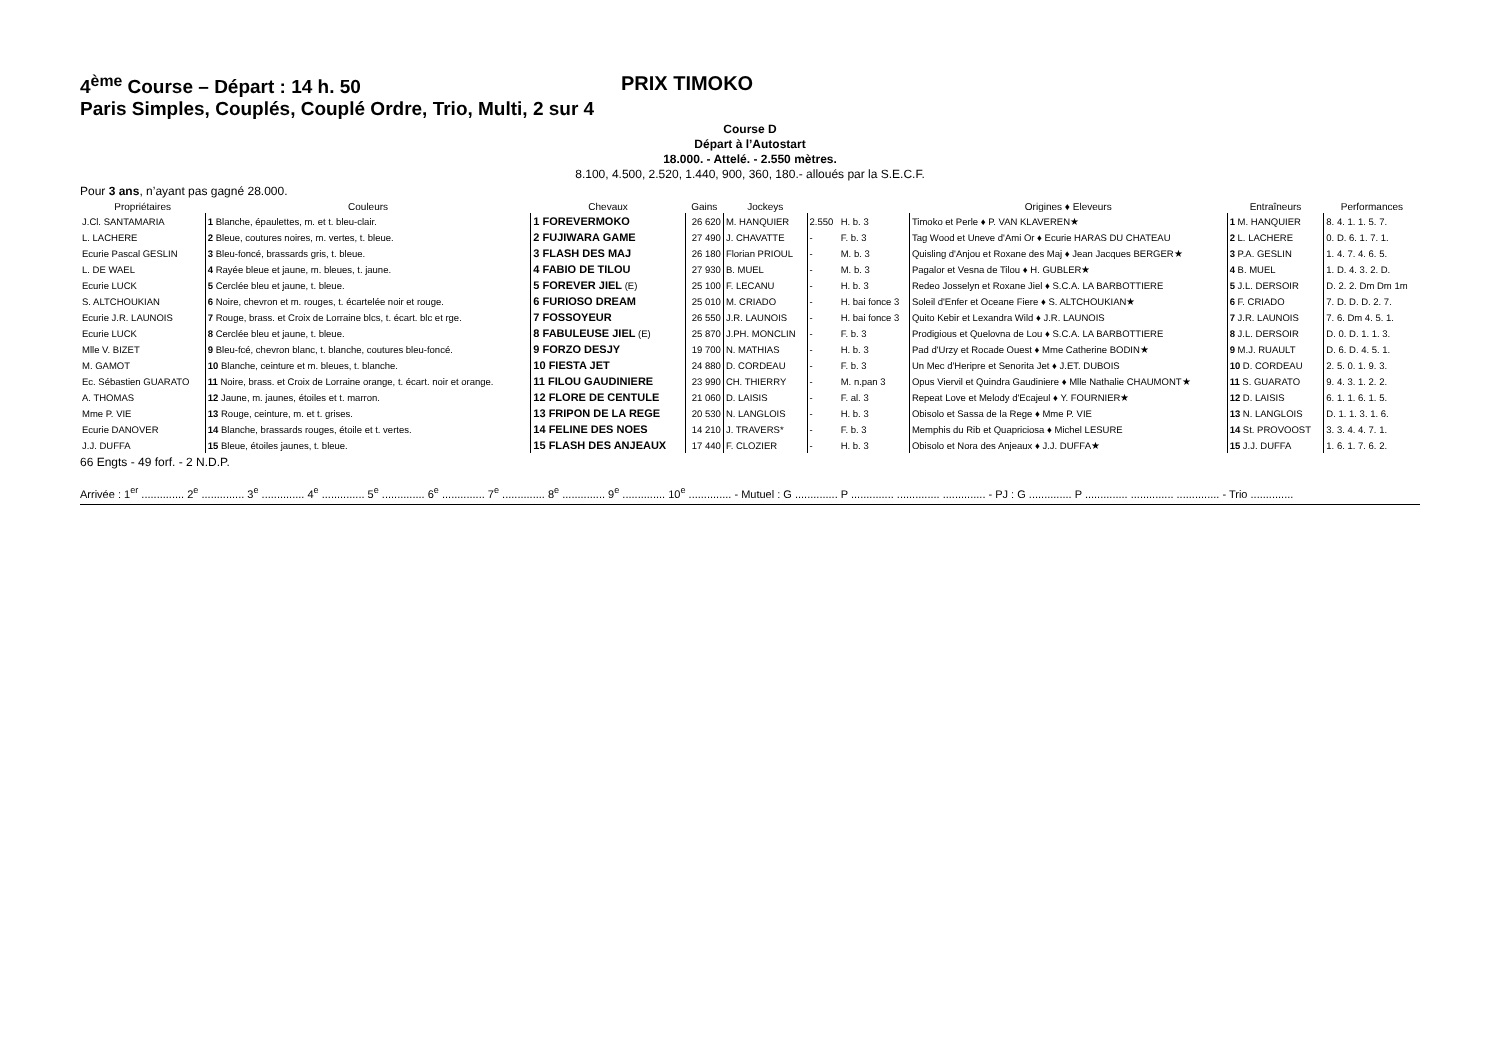4<sup>ème</sup> Course – Départ : 14 h. 50 PRIX TIMOKO
Paris Simples, Couplés, Couplé Ordre, Trio, Multi, 2 sur 4
Course D
Départ à l’Autostart
18.000. - Attelé. - 2.550 mètres.
8.100, 4.500, 2.520, 1.440, 900, 360, 180.- alloués par la S.E.C.F.
Pour 3 ans, n’ayant pas gagné 28.000.
| Propriétaires | Couleurs | Chevaux | Gains | Jockeys | | | Origines ♦ Eleveurs | Entraîneurs | Performances |
| --- | --- | --- | --- | --- | --- | --- | --- | --- | --- |
| J.Cl. SANTAMARIA | 1 Blanche, épaulettes, m. et t. bleu-clair. | 1 FOREVERMOKO | 26 620 | M. HANQUIER | 2.550 | H. b. 3 | Timoko et Perle ♦ P. VAN KLAVEREN★ | 1 M. HANQUIER | 8. 4. 1. 1. 5. 7. |
| L. LACHERE | 2 Bleue, coutures noires, m. vertes, t. bleue. | 2 FUJIWARA GAME | 27 490 | J. CHAVATTE | - | F. b. 3 | Tag Wood et Uneve d'Ami Or ♦ Ecurie HARAS DU CHATEAU | 2 L. LACHERE | 0. D. 6. 1. 7. 1. |
| Ecurie Pascal GESLIN | 3 Bleu-foncé, brassards gris, t. bleue. | 3 FLASH DES MAJ | 26 180 | Florian PRIOUL | - | M. b. 3 | Quisling d'Anjou et Roxane des Maj ♦ Jean Jacques BERGER★ | 3 P.A. GESLIN | 1. 4. 7. 4. 6. 5. |
| L. DE WAEL | 4 Rayée bleue et jaune, m. bleues, t. jaune. | 4 FABIO DE TILOU | 27 930 | B. MUEL | - | M. b. 3 | Pagalor et Vesna de Tilou ♦ H. GUBLER★ | 4 B. MUEL | 1. D. 4. 3. 2. D. |
| Ecurie LUCK | 5 Cerclée bleu et jaune, t. bleue. | 5 FOREVER JIEL (E) | 25 100 | F. LECANU | - | H. b. 3 | Redeo Josselyn et Roxane Jiel ♦ S.C.A. LA BARBOTTIERE | 5 J.L. DERSOIR | D. 2. 2. Dm Dm 1m |
| S. ALTCHOUKIAN | 6 Noire, chevron et m. rouges, t. écartelée noir et rouge. | 6 FURIOSO DREAM | 25 010 | M. CRIADO | - | H. bai fonce 3 | Soleil d'Enfer et Oceane Fiere ♦ S. ALTCHOUKIAN★ | 6 F. CRIADO | 7. D. D. D. 2. 7. |
| Ecurie J.R. LAUNOIS | 7 Rouge, brass. et Croix de Lorraine blcs, t. écart. blc et rge. | 7 FOSSOYEUR | 26 550 | J.R. LAUNOIS | - | H. bai fonce 3 | Quito Kebir et Lexandra Wild ♦ J.R. LAUNOIS | 7 J.R. LAUNOIS | 7. 6. Dm 4. 5. 1. |
| Ecurie LUCK | 8 Cerclée bleu et jaune, t. bleue. | 8 FABULEUSE JIEL (E) | 25 870 | J.PH. MONCLIN | - | F. b. 3 | Prodigious et Quelovna de Lou ♦ S.C.A. LA BARBOTTIERE | 8 J.L. DERSOIR | D. 0. D. 1. 1. 3. |
| Mlle V. BIZET | 9 Bleu-fcé, chevron blanc, t. blanche, coutures bleu-foncé. | 9 FORZO DESJY | 19 700 | N. MATHIAS | - | H. b. 3 | Pad d'Urzy et Rocade Ouest ♦ Mme Catherine BODIN★ | 9 M.J. RUAULT | D. 6. D. 4. 5. 1. |
| M. GAMOT | 10 Blanche, ceinture et m. bleues, t. blanche. | 10 FIESTA JET | 24 880 | D. CORDEAU | - | F. b. 3 | Un Mec d'Heripre et Senorita Jet ♦ J.ET. DUBOIS | 10 D. CORDEAU | 2. 5. 0. 1. 9. 3. |
| Ec. Sébastien GUARATO | 11 Noire, brass. et Croix de Lorraine orange, t. écart. noir et orange. | 11 FILOU GAUDINIERE | 23 990 | CH. THIERRY | - | M. n.pan 3 | Opus Viervil et Quindra Gaudiniere ♦ Mlle Nathalie CHAUMONT★ | 11 S. GUARATO | 9. 4. 3. 1. 2. 2. |
| A. THOMAS | 12 Jaune, m. jaunes, étoiles et t. marron. | 12 FLORE DE CENTULE | 21 060 | D. LAISIS | - | F. al. 3 | Repeat Love et Melody d'Ecajeul ♦ Y. FOURNIER★ | 12 D. LAISIS | 6. 1. 1. 6. 1. 5. |
| Mme P. VIE | 13 Rouge, ceinture, m. et t. grises. | 13 FRIPON DE LA REGE | 20 530 | N. LANGLOIS | - | H. b. 3 | Obisolo et Sassa de la Rege ♦ Mme P. VIE | 13 N. LANGLOIS | D. 1. 1. 3. 1. 6. |
| Ecurie DANOVER | 14 Blanche, brassards rouges, étoile et t. vertes. | 14 FELINE DES NOES | 14 210 | J. TRAVERS* | - | F. b. 3 | Memphis du Rib et Quapriciosa ♦ Michel LESURE | 14 St. PROVOOST | 3. 3. 4. 4. 7. 1. |
| J.J. DUFFA | 15 Bleue, étoiles jaunes, t. bleue. | 15 FLASH DES ANJEAUX | 17 440 | F. CLOZIER | - | H. b. 3 | Obisolo et Nora des Anjeaux ♦ J.J. DUFFA★ | 15 J.J. DUFFA | 1. 6. 1. 7. 6. 2. |
66 Engts - 49 forf. - 2 N.D.P.
Arrivée : 1<sup>er</sup> .............. 2<sup>e</sup> .............. 3<sup>e</sup> .............. 4<sup>e</sup> .............. 5<sup>e</sup> .............. 6<sup>e</sup> .............. 7<sup>e</sup> .............. 8<sup>e</sup> .............. 9<sup>e</sup> .............. 10<sup>e</sup> .............. - Mutuel : G .............. P .............. .............. .............. - PJ : G .............. P .............. .............. .............. - Trio ..............